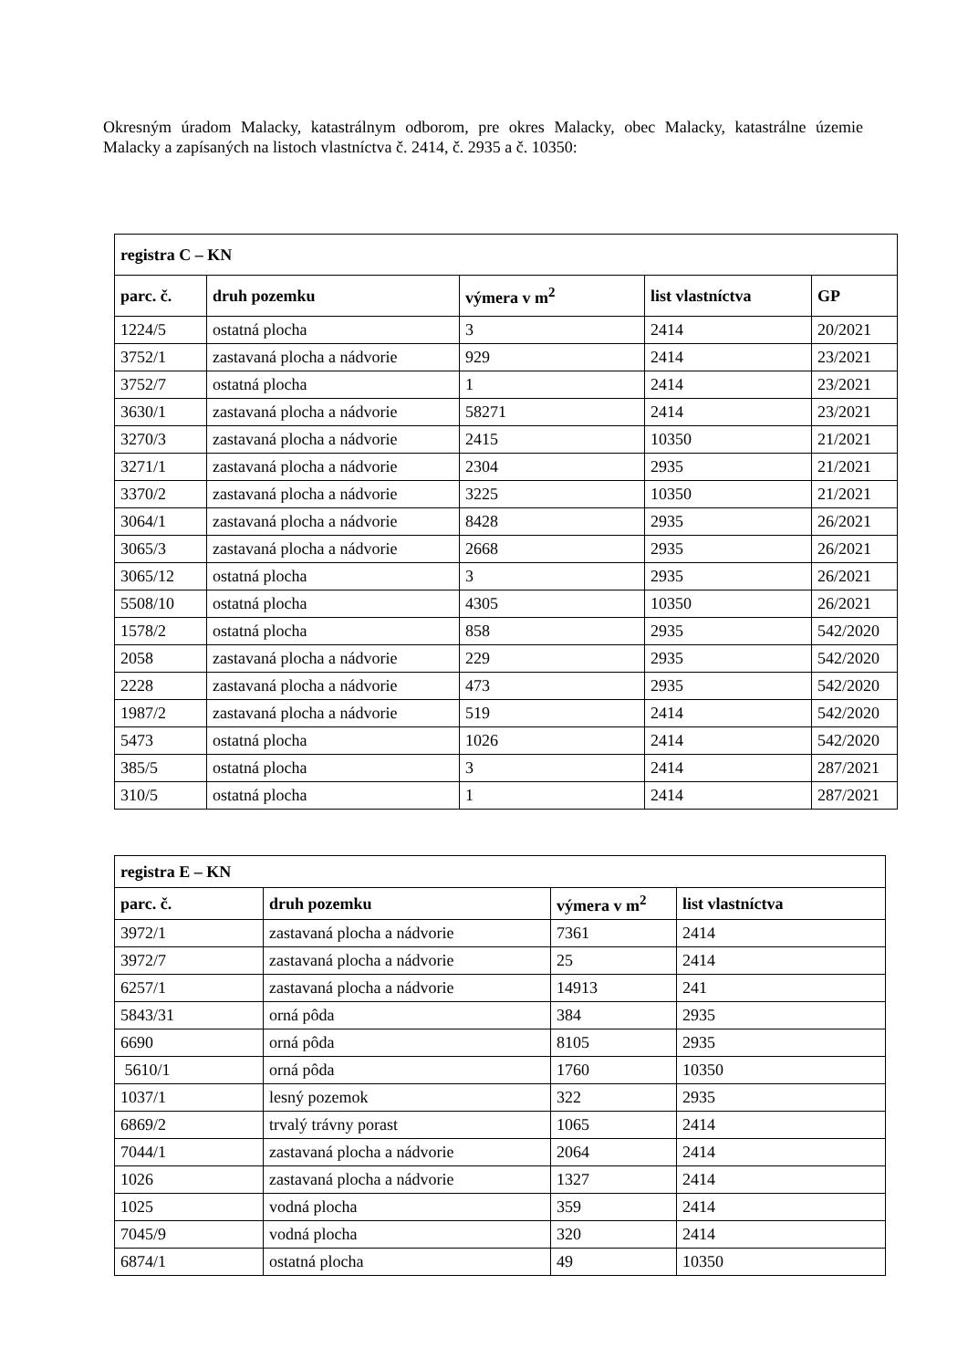Okresným úradom Malacky, katastrálnym odborom, pre okres Malacky, obec Malacky, katastrálne územie Malacky a zapísaných na listoch vlastníctva č. 2414, č. 2935 a č. 10350:
| registra C – KN | | | | |
| --- | --- | --- | --- | --- |
| parc. č. | druh pozemku | výmera v m<sup>2</sup> | list vlastníctva | GP |
| 1224/5 | ostatná plocha | 3 | 2414 | 20/2021 |
| 3752/1 | zastavaná plocha a nádvorie | 929 | 2414 | 23/2021 |
| 3752/7 | ostatná plocha | 1 | 2414 | 23/2021 |
| 3630/1 | zastavaná plocha a nádvorie | 58271 | 2414 | 23/2021 |
| 3270/3 | zastavaná plocha a nádvorie | 2415 | 10350 | 21/2021 |
| 3271/1 | zastavaná plocha a nádvorie | 2304 | 2935 | 21/2021 |
| 3370/2 | zastavaná plocha a nádvorie | 3225 | 10350 | 21/2021 |
| 3064/1 | zastavaná plocha a nádvorie | 8428 | 2935 | 26/2021 |
| 3065/3 | zastavaná plocha a nádvorie | 2668 | 2935 | 26/2021 |
| 3065/12 | ostatná plocha | 3 | 2935 | 26/2021 |
| 5508/10 | ostatná plocha | 4305 | 10350 | 26/2021 |
| 1578/2 | ostatná plocha | 858 | 2935 | 542/2020 |
| 2058 | zastavaná plocha a nádvorie | 229 | 2935 | 542/2020 |
| 2228 | zastavaná plocha a nádvorie | 473 | 2935 | 542/2020 |
| 1987/2 | zastavaná plocha a nádvorie | 519 | 2414 | 542/2020 |
| 5473 | ostatná plocha | 1026 | 2414 | 542/2020 |
| 385/5 | ostatná plocha | 3 | 2414 | 287/2021 |
| 310/5 | ostatná plocha | 1 | 2414 | 287/2021 |
| registra E – KN | | | |
| --- | --- | --- | --- |
| parc. č. | druh pozemku | výmera v m<sup>2</sup> | list vlastníctva |
| 3972/1 | zastavaná plocha a nádvorie | 7361 | 2414 |
| 3972/7 | zastavaná plocha a nádvorie | 25 | 2414 |
| 6257/1 | zastavaná plocha a nádvorie | 14913 | 241 |
| 5843/31 | orná pôda | 384 | 2935 |
| 6690 | orná pôda | 8105 | 2935 |
| 5610/1 | orná pôda | 1760 | 10350 |
| 1037/1 | lesný pozemok | 322 | 2935 |
| 6869/2 | trvalý trávny porast | 1065 | 2414 |
| 7044/1 | zastavaná plocha a nádvorie | 2064 | 2414 |
| 1026 | zastavaná plocha a nádvorie | 1327 | 2414 |
| 1025 | vodná plocha | 359 | 2414 |
| 7045/9 | vodná plocha | 320 | 2414 |
| 6874/1 | ostatná plocha | 49 | 10350 |